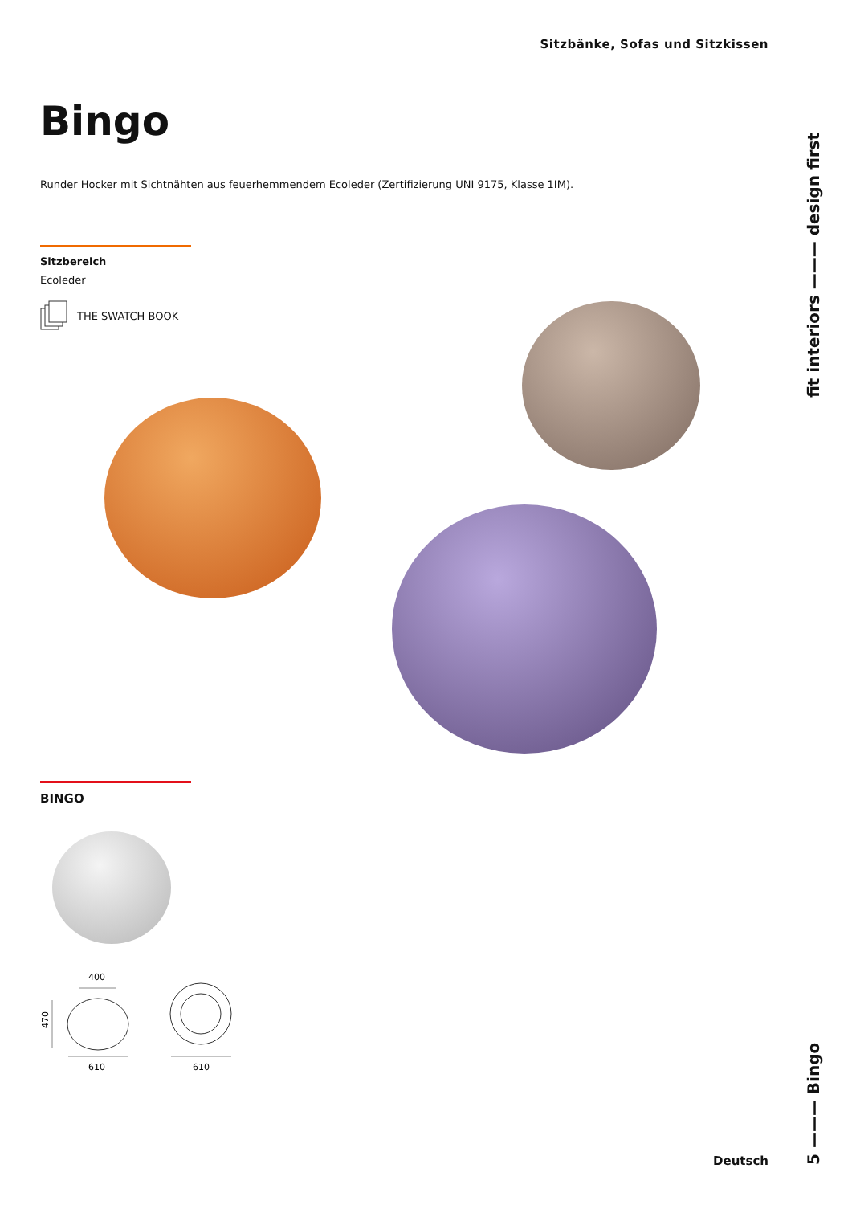Sitzbänke, Sofas und Sitzkissen
fit interiors ——— design first
Bingo
Runder Hocker mit Sichtnähten aus feuerhemmendem Ecoleder (Zertifizierung UNI 9175, Klasse 1IM).
Sitzbereich
Ecoleder
THE SWATCH BOOK
BINGO
400
470
610
610
Deutsch
5 ——— Bingo